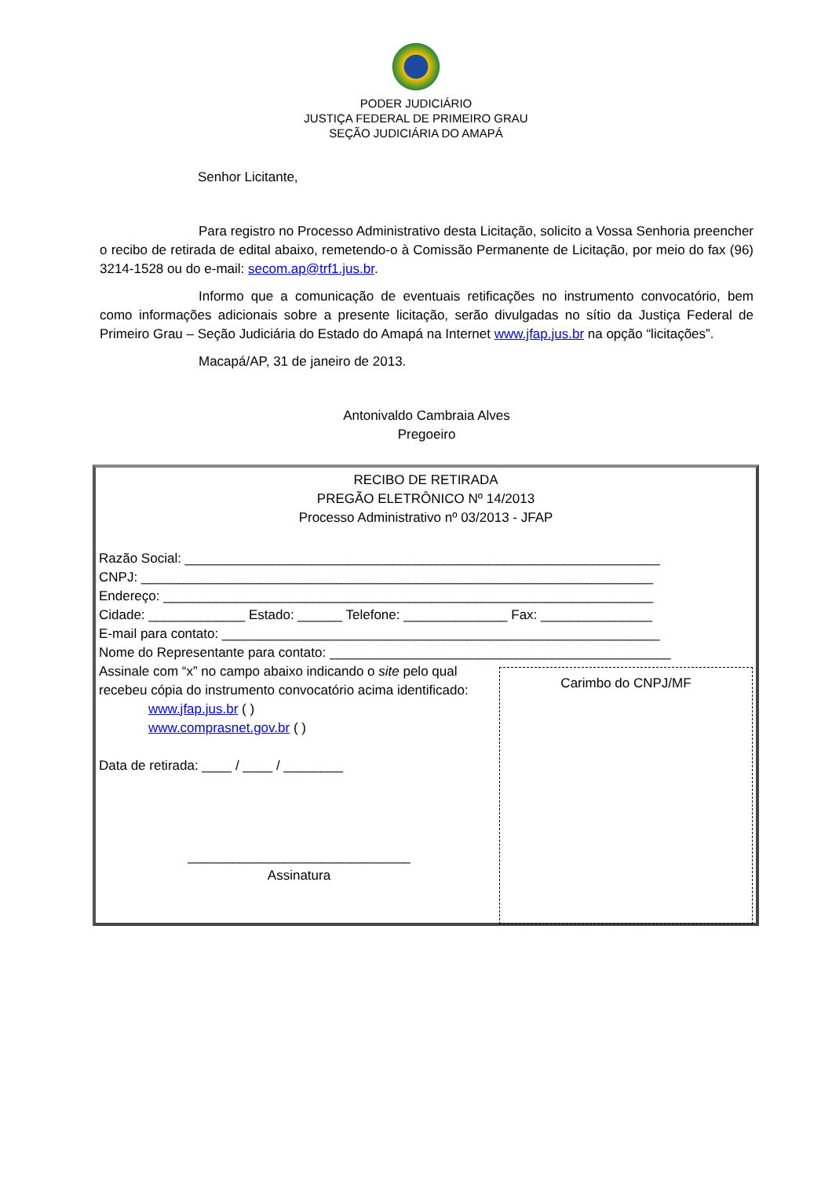PODER JUDICIÁRIO
JUSTIÇA FEDERAL DE PRIMEIRO GRAU
SEÇÃO JUDICIÁRIA DO AMAPÁ
Senhor Licitante,
Para registro no Processo Administrativo desta Licitação, solicito a Vossa Senhoria preencher o recibo de retirada de edital abaixo, remetendo-o à Comissão Permanente de Licitação, por meio do fax (96) 3214-1528 ou do e-mail: secom.ap@trf1.jus.br.
Informo que a comunicação de eventuais retificações no instrumento convocatório, bem como informações adicionais sobre a presente licitação, serão divulgadas no sítio da Justiça Federal de Primeiro Grau – Seção Judiciária do Estado do Amapá na Internet www.jfap.jus.br na opção “licitações”.
Macapá/AP, 31 de janeiro de 2013.
Antonivaldo Cambraia Alves
Pregoeiro
RECIBO DE RETIRADA
PREGÃO ELETRÔNICO Nº 14/2013
Processo Administrativo nº 03/2013 - JFAP
Razão Social: ________________________________________________________________
CNPJ: _____________________________________________________________________
Endereço: __________________________________________________________________
Cidade: _____________ Estado: ______ Telefone: ______________ Fax: _______________
E-mail para contato: ___________________________________________________________
Nome do Representante para contato: ______________________________________________
Assinale com “x” no campo abaixo indicando o site pelo qual recebeu cópia do instrumento convocatório acima identificado:
www.jfap.jus.br ( )
www.comprasnet.gov.br ( )
Data de retirada: ____ / ____ / ________
______________________________
Assinatura
Carimbo do CNPJ/MF